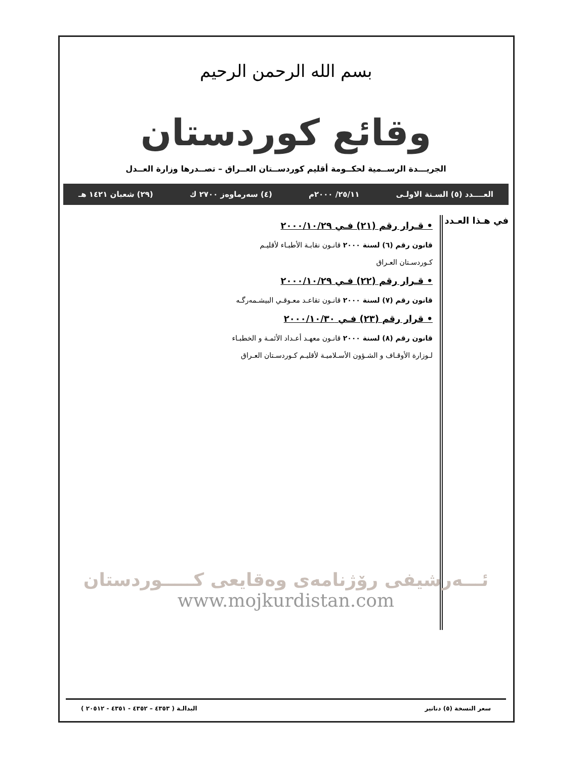بسم الله الرحمن الرحيم
وقائع كوردستان
الجريـــدة الرســمية لحكــومة أقليم كوردســتان العــراق – تصــدرها وزارة العــدل
العــــدد (٥) السـنة الاولـى ٢٥/١١/ ٢٠٠٠م (٤) سەرماوەز ٢٧٠٠ ك (٢٩) شعبان ١٤٢١ هـ
في هـذا العـدد
• قـرار رقم (٢١) فـي ٢٠٠٠/١٠/٢٩
قانون رقم (٦) لسنة ٢٠٠٠ قانـون نقابـة الأطبـاء لأقليـم
كـوردسـتان العـراق
• قـرار رقم (٢٢) فـي ٢٠٠٠/١٠/٢٩
قانون رقم (٧) لسنة ٢٠٠٠ قانـون تقاعـد معـوقـي البيشـمەرگـە
• قرار رقم (٢٣) فـي ٢٠٠٠/١٠/٣٠
قانون رقم (٨) لسنة ٢٠٠٠ قانـون معهـد أعـداد الأئمـة و الخطبـاء
لـوزارة الأوقـاف و الشـؤون الأسـلاميـة لأقليـم كـوردسـتان العـراق
ئـــەرشيفى رۆژنامەى وەقايعى كـــــوردستان
www.mojkurdistan.com
سعر النسخة (٥) دنانير البدالـة ( ٤٣٥٣ – ٤٣٥٢ - ٤٣٥١ - ٢٠٥١٢ )